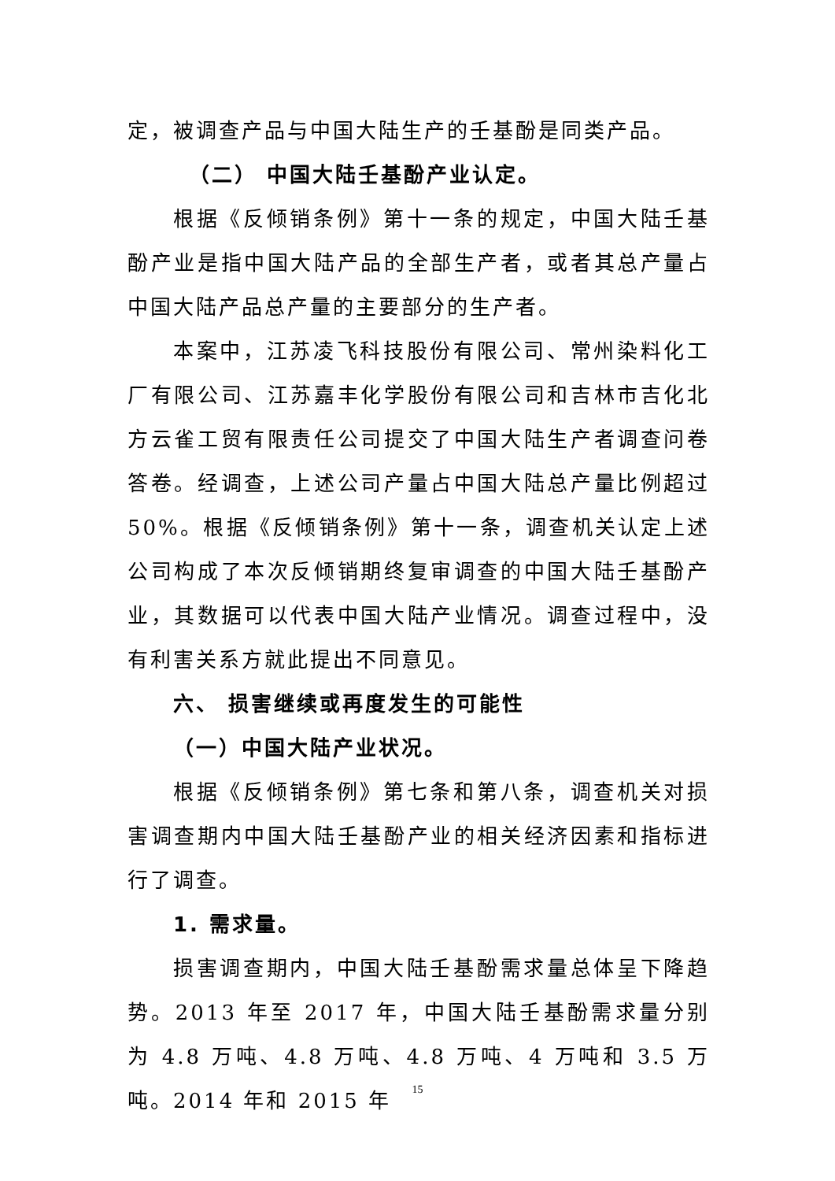定，被调查产品与中国大陆生产的壬基酚是同类产品。
（二） 中国大陆壬基酚产业认定。
根据《反倾销条例》第十一条的规定，中国大陆壬基酚产业是指中国大陆产品的全部生产者，或者其总产量占中国大陆产品总产量的主要部分的生产者。
本案中，江苏凌飞科技股份有限公司、常州染料化工厂有限公司、江苏嘉丰化学股份有限公司和吉林市吉化北方云雀工贸有限责任公司提交了中国大陆生产者调查问卷答卷。经调查，上述公司产量占中国大陆总产量比例超过 50%。根据《反倾销条例》第十一条，调查机关认定上述公司构成了本次反倾销期终复审调查的中国大陆壬基酚产业，其数据可以代表中国大陆产业情况。调查过程中，没有利害关系方就此提出不同意见。
六、 损害继续或再度发生的可能性
（一）中国大陆产业状况。
根据《反倾销条例》第七条和第八条，调查机关对损害调查期内中国大陆壬基酚产业的相关经济因素和指标进行了调查。
1. 需求量。
损害调查期内，中国大陆壬基酚需求量总体呈下降趋势。2013 年至 2017 年，中国大陆壬基酚需求量分别为 4.8 万吨、4.8 万吨、4.8 万吨、4 万吨和 3.5 万吨。2014 年和 2015 年
15